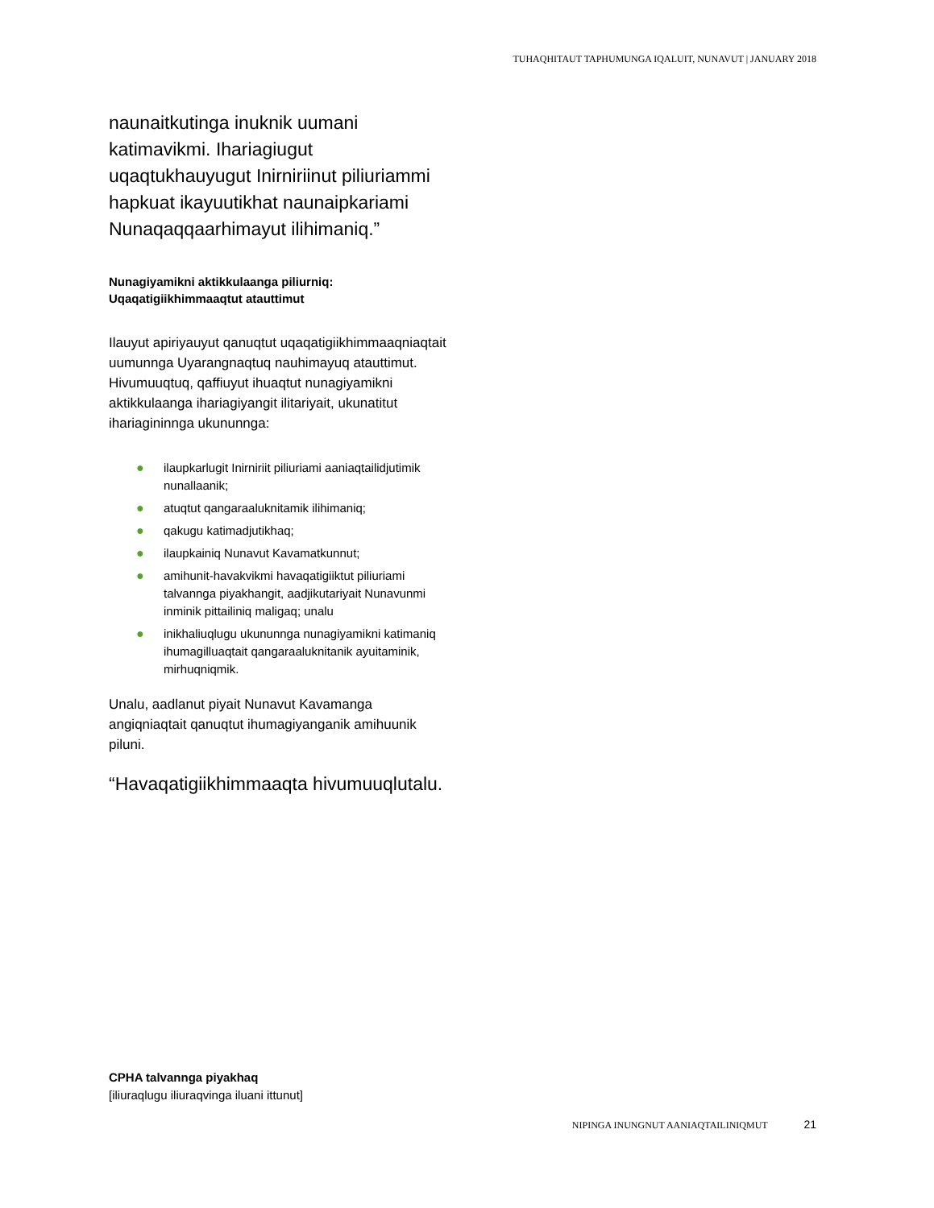TUHAQHITAUT TAPHUMUNGA IQALUIT, NUNAVUT | JANUARY 2018
naunaitkutinga inuknik uumani katimavikmi. Ihariagiugut uqaqtukhauyugut Inirniriinut piliuriammi hapkuat ikayuutikhat naunaipkariami Nunaqaqqaarhimayut ilihimaniq.”
Nunagiyamikni aktikkulaanga piliurniq:
Uqaqatigiikhimmaaqtut atauttimut
Ilauyut apiriyauyut qanuqtut uqaqatigiikhimmaaqniaqtait uumunnga Uyarangnaqtuq nauhimayuq atauttimut. Hivumuuqtuq, qaffiuyut ihuaqtut nunagiyamikni aktikkulaanga ihariagiyangit ilitariyait, ukunatitut ihariagininnga ukununnga:
● ilaupkarlugit Inirniriit piliuriami aaniaqtailidjutimik nunallaanik;
● atuqtut qangaraaluknitamik ilihimaniq;
● qakugu katimadjutikhaq;
● ilaupkainiq Nunavut Kavamatkunnut;
● amihunit-havakvikmi havaqatigiiktut piliuriami talvannga piyakhangit, aadjikutariyait Nunavunmi inminik pittailiniq maligaq; unalu
● inikhaliuqlugu ukununnga nunagiyamikni katimaniq ihumagilluaqtait qangaraaluknitanik ayuitaminik, mirhuqniqmik.
Unalu, aadlanut piyait Nunavut Kavamanga angiqniaqtait qanuqtut ihumagiyanganik amihuunik piluni.
“Havaqatigiikhimmaaqta hivumuuqlutalu.
CPHA talvannga piyakhaq
[iliuraqlugu iliuraqvinga iluani ittunut]
NIPINGA INUNGNUT AANIAQTAILINIQMUT 21